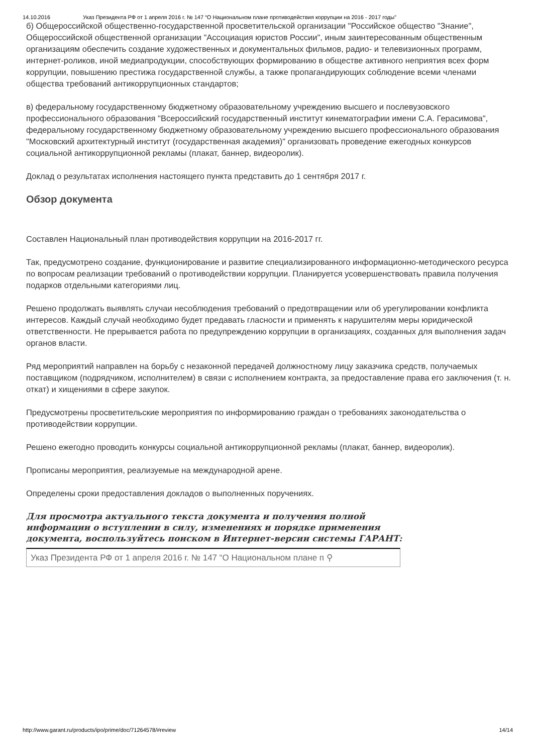14.10.2016 Указ Президента РФ от 1 апреля 2016 г. № 147 “О Национальном плане противодействия коррупции на 2016 - 2017 годы”
б) Общероссийской общественно-государственной просветительской организации "Российское общество "Знание", Общероссийской общественной организации "Ассоциация юристов России", иным заинтересованным общественным организациям обеспечить создание художественных и документальных фильмов, радио- и телевизионных программ, интернет-роликов, иной медиапродукции, способствующих формированию в обществе активного неприятия всех форм коррупции, повышению престижа государственной службы, а также пропагандирующих соблюдение всеми членами общества требований антикоррупционных стандартов;
в) федеральному государственному бюджетному образовательному учреждению высшего и послевузовского профессионального образования "Всероссийский государственный институт кинематографии имени С.А. Герасимова", федеральному государственному бюджетному образовательному учреждению высшего профессионального образования "Московский архитектурный институт (государственная академия)" организовать проведение ежегодных конкурсов социальной антикоррупционной рекламы (плакат, баннер, видеоролик).
Доклад о результатах исполнения настоящего пункта представить до 1 сентября 2017 г.
Обзор документа
Составлен Национальный план противодействия коррупции на 2016-2017 гг.
Так, предусмотрено создание, функционирование и развитие специализированного информационно-методического ресурса по вопросам реализации требований о противодействии коррупции. Планируется усовершенствовать правила получения подарков отдельными категориями лиц.
Решено продолжать выявлять случаи несоблюдения требований о предотвращении или об урегулировании конфликта интересов. Каждый случай необходимо будет предавать гласности и применять к нарушителям меры юридической ответственности. Не прерывается работа по предупреждению коррупции в организациях, созданных для выполнения задач органов власти.
Ряд мероприятий направлен на борьбу с незаконной передачей должностному лицу заказчика средств, получаемых поставщиком (подрядчиком, исполнителем) в связи с исполнением контракта, за предоставление права его заключения (т. н. откат) и хищениями в сфере закупок.
Предусмотрены просветительские мероприятия по информированию граждан о требованиях законодательства о противодействии коррупции.
Решено ежегодно проводить конкурсы социальной антикоррупционной рекламы (плакат, баннер, видеоролик).
Прописаны мероприятия, реализуемые на международной арене.
Определены сроки предоставления докладов о выполненных поручениях.
Для просмотра актуального текста документа и получения полной информации о вступлении в силу, изменениях и порядке применения документа, воспользуйтесь поиском в Интернет-версии системы ГАРАНТ:
Указ Президента РФ от 1 апреля 2016 г. № 147 “О Национальном плане п ⚲
http://www.garant.ru/products/ipo/prime/doc/71264578/#review 14/14